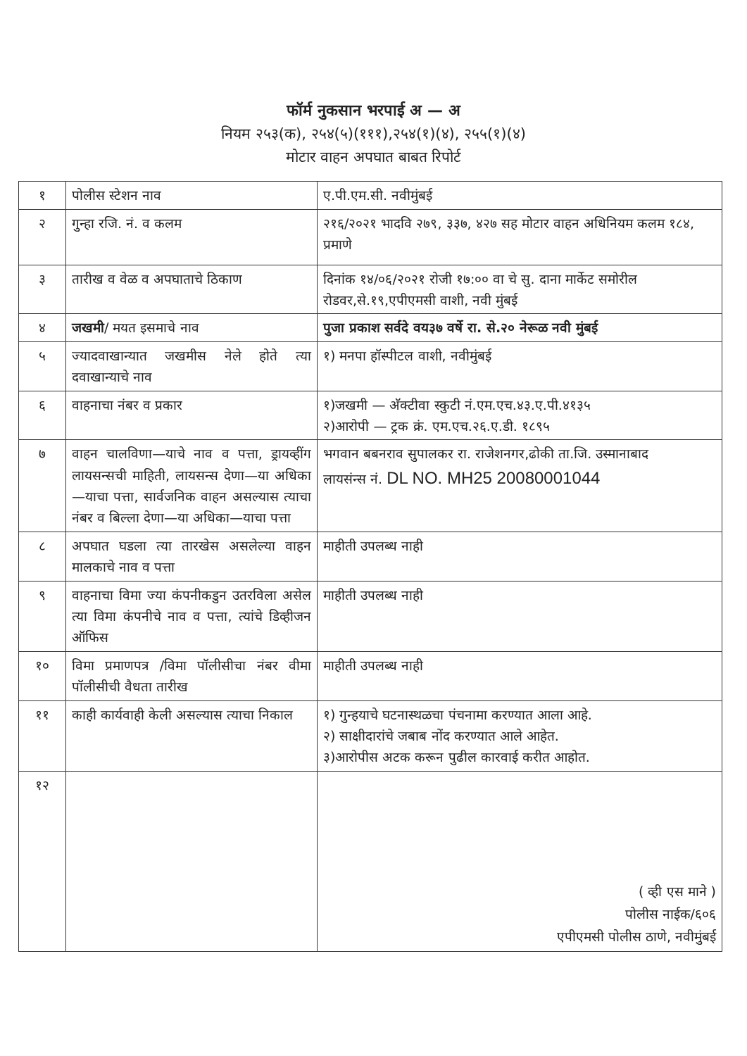फॉर्म नुकसान भरपाई अ — अ
नियम २५३(क), २५४(५)(१११),२५४(१)(४), २५५(१)(४)
मोटार वाहन अपघात बाबत रिपोर्ट
| १ | पोलीस स्टेशन नाव | ए.पी.एम.सी. नवीमुंबई |
| २ | गुन्हा रजि. नं. व कलम | २१६/२०२१ भादवि २७९, ३३७, ४२७ सह मोटार वाहन अधिनियम कलम १८४, प्रमाणे |
| ३ | तारीख व वेळ व अपघाताचे ठिकाण | दिनांक १४/०६/२०२१ रोजी १७:०० वा चे सु. दाना मार्केट समोरील रोडवर,से.१९,एपीएमसी वाशी, नवी मुंबई |
| ४ | जखमी / मयत इसमाचे नाव | पुजा प्रकाश सर्वदे वय३७ वर्षे रा. से.२० नेरूळ नवी मुंबई |
| ५ | ज्यादवाखान्यात जखमीस नेले होते त्या दवाखान्याचे नाव | १) मनपा हॉस्पीटल वाशी, नवीमुंबई |
| ६ | वाहनाचा नंबर व प्रकार | १)जखमी — अ‍ॅक्टीवा स्कुटी नं.एम.एच.४३.ए.पी.४१३५ २)आरोपी — ट्रक क्रं. एम.एच.२६.ए.डी. १८९५ |
| ७ | वाहन चालविणा—याचे नाव व पत्ता, ड्रायव्हींग लायसन्सची माहिती, लायसन्स देणा—या अधिका—याचा पत्ता, सार्वजनिक वाहन असल्यास त्याचा नंबर व बिल्ला देणा—या अधिका—याचा पत्ता | भगवान बबनराव सुपालकर रा. राजेशनगर,ढोकी ता.जि. उस्मानाबाद लायसंन्स नं. DL NO. MH25 20080001044 |
| ८ | अपघात घडला त्या तारखेस असलेल्या वाहन मालकाचे नाव व पत्ता | माहीती उपलब्ध नाही |
| ९ | वाहनाचा विमा ज्या कंपनीकडुन उतरविला असेल त्या विमा कंपनीचे नाव व पत्ता, त्यांचे डिव्हीजन ऑफिस | माहीती उपलब्ध नाही |
| १० | विमा प्रमाणपत्र /विमा पॉलीसीचा नंबर वीमा पॉलीसीची वैधता तारीख | माहीती उपलब्ध नाही |
| ११ | काही कार्यवाही केली असल्यास त्याचा निकाल | १) गुन्हयाचे घटनास्थळचा पंचनामा करण्यात आला आहे. २) साक्षीदारांचे जबाब नोंद करण्यात आले आहेत. ३)आरोपीस अटक करून पुढील कारवाई करीत आहोत. |
| १२ | | ( व्ही एस माने ) पोलीस नाईक/६०६ एपीएमसी पोलीस ठाणे, नवीमुंबई |